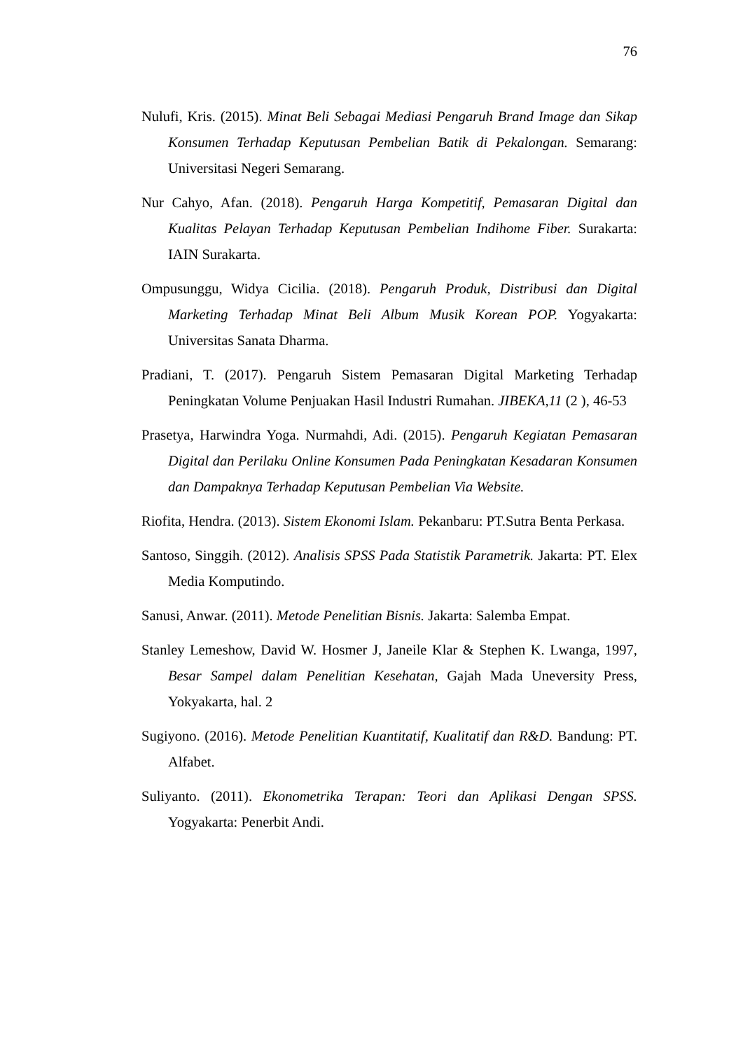76
Nulufi, Kris. (2015). Minat Beli Sebagai Mediasi Pengaruh Brand Image dan Sikap Konsumen Terhadap Keputusan Pembelian Batik di Pekalongan. Semarang: Universitasi Negeri Semarang.
Nur Cahyo, Afan. (2018). Pengaruh Harga Kompetitif, Pemasaran Digital dan Kualitas Pelayan Terhadap Keputusan Pembelian Indihome Fiber. Surakarta: IAIN Surakarta.
Ompusunggu, Widya Cicilia. (2018). Pengaruh Produk, Distribusi dan Digital Marketing Terhadap Minat Beli Album Musik Korean POP. Yogyakarta: Universitas Sanata Dharma.
Pradiani, T. (2017). Pengaruh Sistem Pemasaran Digital Marketing Terhadap Peningkatan Volume Penjuakan Hasil Industri Rumahan. JIBEKA,11 (2 ), 46-53
Prasetya, Harwindra Yoga. Nurmahdi, Adi. (2015). Pengaruh Kegiatan Pemasaran Digital dan Perilaku Online Konsumen Pada Peningkatan Kesadaran Konsumen dan Dampaknya Terhadap Keputusan Pembelian Via Website.
Riofita, Hendra. (2013). Sistem Ekonomi Islam. Pekanbaru: PT.Sutra Benta Perkasa.
Santoso, Singgih. (2012). Analisis SPSS Pada Statistik Parametrik. Jakarta: PT. Elex Media Komputindo.
Sanusi, Anwar. (2011). Metode Penelitian Bisnis. Jakarta: Salemba Empat.
Stanley Lemeshow, David W. Hosmer J, Janeile Klar & Stephen K. Lwanga, 1997, Besar Sampel dalam Penelitian Kesehatan, Gajah Mada Uneversity Press, Yokyakarta, hal. 2
Sugiyono. (2016). Metode Penelitian Kuantitatif, Kualitatif dan R&D. Bandung: PT. Alfabet.
Suliyanto. (2011). Ekonometrika Terapan: Teori dan Aplikasi Dengan SPSS. Yogyakarta: Penerbit Andi.